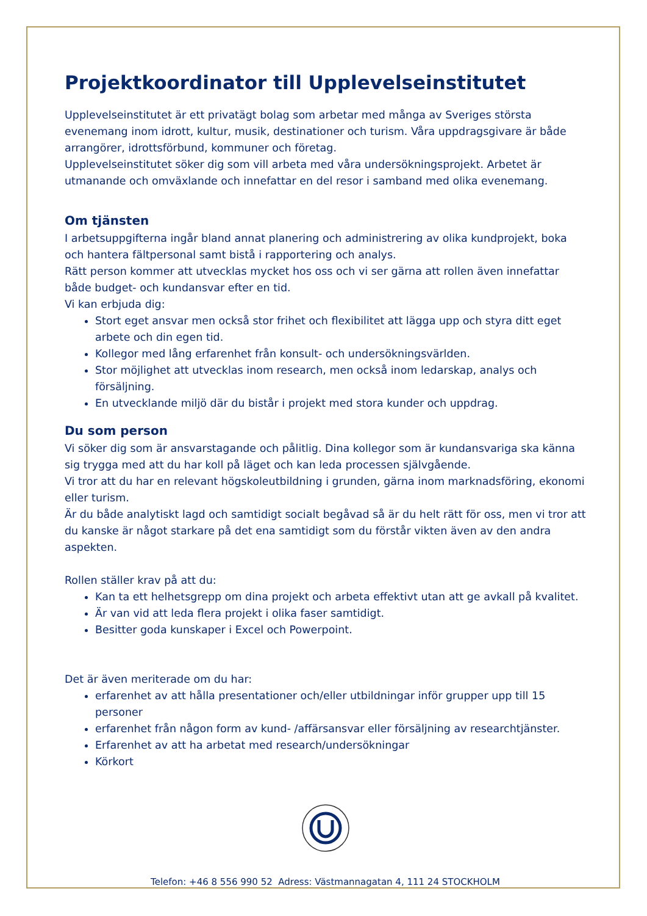Projektkoordinator till Upplevelseinstitutet
Upplevelseinstitutet är ett privatägt bolag som arbetar med många av Sveriges största evenemang inom idrott, kultur, musik, destinationer och turism. Våra uppdragsgivare är både arrangörer, idrottsförbund, kommuner och företag.
Upplevelseinstitutet söker dig som vill arbeta med våra undersökningsprojekt. Arbetet är utmanande och omväxlande och innefattar en del resor i samband med olika evenemang.
Om tjänsten
I arbetsuppgifterna ingår bland annat planering och administrering av olika kundprojekt, boka och hantera fältpersonal samt bistå i rapportering och analys.
Rätt person kommer att utvecklas mycket hos oss och vi ser gärna att rollen även innefattar både budget- och kundansvar efter en tid.
Vi kan erbjuda dig:
Stort eget ansvar men också stor frihet och flexibilitet att lägga upp och styra ditt eget arbete och din egen tid.
Kollegor med lång erfarenhet från konsult- och undersökningsvärlden.
Stor möjlighet att utvecklas inom research, men också inom ledarskap, analys och försäljning.
En utvecklande miljö där du bistår i projekt med stora kunder och uppdrag.
Du som person
Vi söker dig som är ansvarstagande och pålitlig. Dina kollegor som är kundansvariga ska känna sig trygga med att du har koll på läget och kan leda processen självgående.
Vi tror att du har en relevant högskoleutbildning i grunden, gärna inom marknadsföring, ekonomi eller turism.
Är du både analytiskt lagd och samtidigt socialt begåvad så är du helt rätt för oss, men vi tror att du kanske är något starkare på det ena samtidigt som du förstår vikten även av den andra aspekten.
Rollen ställer krav på att du:
Kan ta ett helhetsgrepp om dina projekt och arbeta effektivt utan att ge avkall på kvalitet.
Är van vid att leda flera projekt i olika faser samtidigt.
Besitter goda kunskaper i Excel och Powerpoint.
Det är även meriterade om du har:
erfarenhet av att hålla presentationer och/eller utbildningar inför grupper upp till 15 personer
erfarenhet från någon form av kund- /affärsansvar eller försäljning av researchtjänster.
Erfarenhet av att ha arbetat med research/undersökningar
Körkort
Telefon: +46 8 556 990 52 Adress: Västmannagatan 4, 111 24 STOCKHOLM